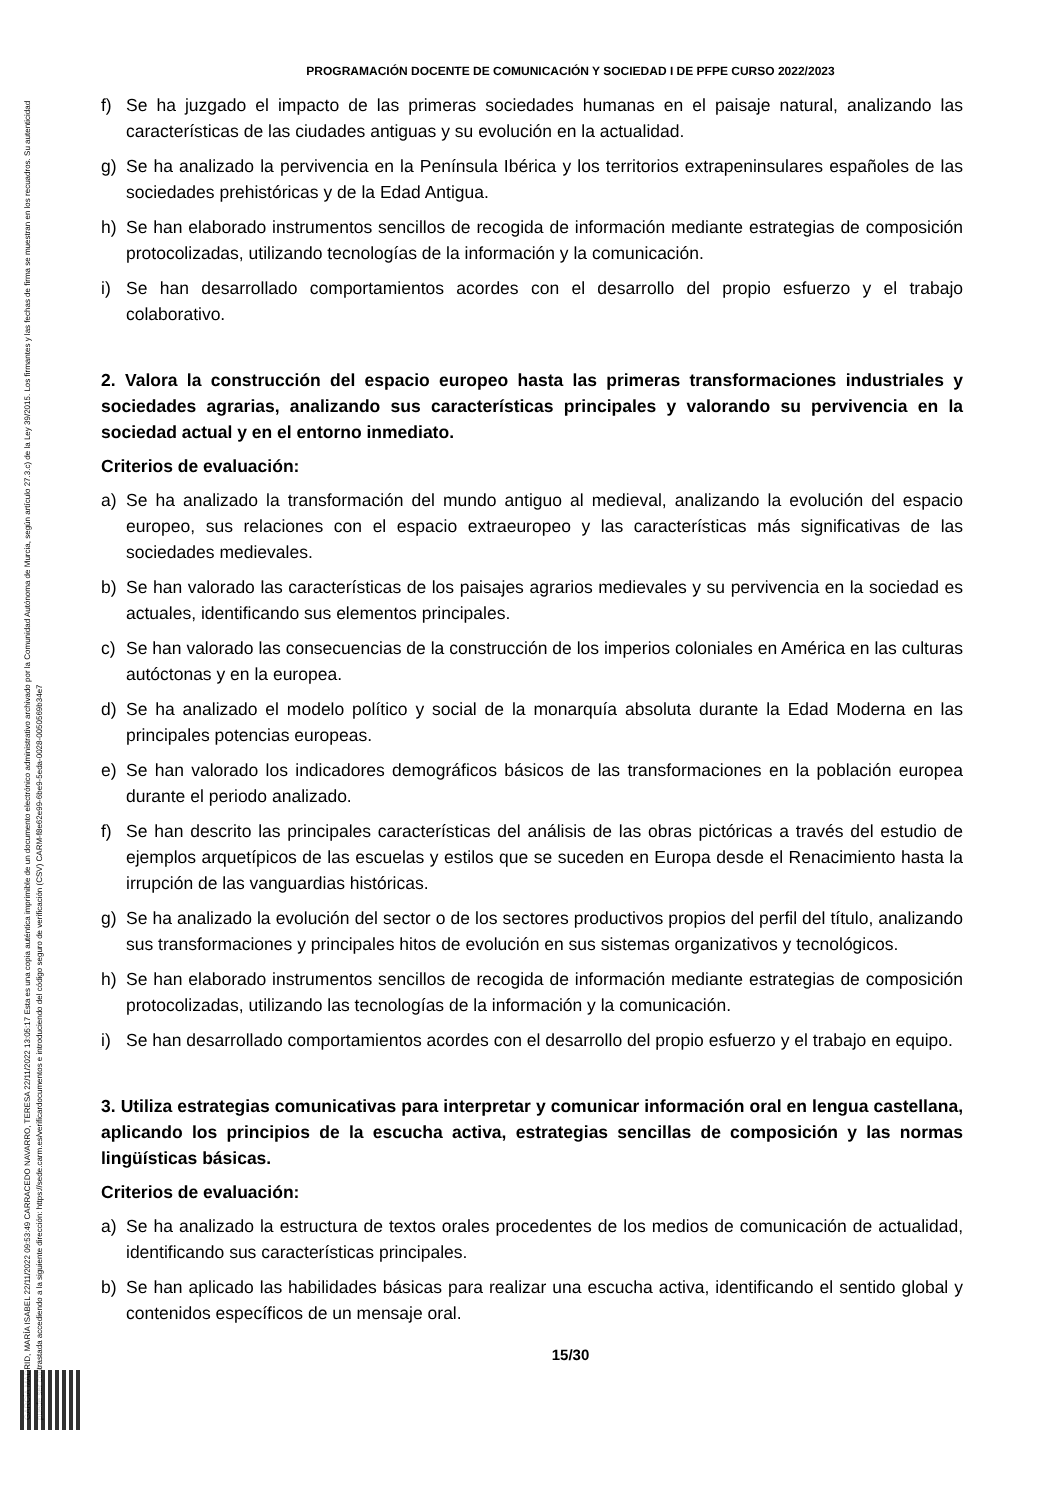GARCÍA MADRID, MARÍA ISABEL 22/11/2022 09:53:49 CARRACEDO NAVARRO, TERESA 22/11/2022 13:05:17 Esta es una copia auténtica imprimible de un documento electrónico administrativo archivado por la Comunidad Autónoma de Murcia, según artículo 27.3.c) de la Ley 39/2015. Los firmantes y las fechas de firma se muestran en los recuadros. Su autenticidad puede ser contrastada accediendo a la siguiente dirección: https://sede.carm.es/verificardocumentos e introduciendo del código seguro de verificación (CSV) CARM-f8e62e99-6be9-5eda-0028-0050569b34e7
PROGRAMACIÓN DOCENTE DE COMUNICACIÓN Y SOCIEDAD I DE PFPE CURSO 2022/2023
f) Se ha juzgado el impacto de las primeras sociedades humanas en el paisaje natural, analizando las características de las ciudades antiguas y su evolución en la actualidad.
g) Se ha analizado la pervivencia en la Península Ibérica y los territorios extrapeninsulares españoles de las sociedades prehistóricas y de la Edad Antigua.
h) Se han elaborado instrumentos sencillos de recogida de información mediante estrategias de composición protocolizadas, utilizando tecnologías de la información y la comunicación.
i) Se han desarrollado comportamientos acordes con el desarrollo del propio esfuerzo y el trabajo colaborativo.
2. Valora la construcción del espacio europeo hasta las primeras transformaciones industriales y sociedades agrarias, analizando sus características principales y valorando su pervivencia en la sociedad actual y en el entorno inmediato.
Criterios de evaluación:
a) Se ha analizado la transformación del mundo antiguo al medieval, analizando la evolución del espacio europeo, sus relaciones con el espacio extraeuropeo y las características más significativas de las sociedades medievales.
b) Se han valorado las características de los paisajes agrarios medievales y su pervivencia en la sociedad es actuales, identificando sus elementos principales.
c) Se han valorado las consecuencias de la construcción de los imperios coloniales en América en las culturas autóctonas y en la europea.
d) Se ha analizado el modelo político y social de la monarquía absoluta durante la Edad Moderna en las principales potencias europeas.
e) Se han valorado los indicadores demográficos básicos de las transformaciones en la población europea durante el periodo analizado.
f) Se han descrito las principales características del análisis de las obras pictóricas a través del estudio de ejemplos arquetípicos de las escuelas y estilos que se suceden en Europa desde el Renacimiento hasta la irrupción de las vanguardias históricas.
g) Se ha analizado la evolución del sector o de los sectores productivos propios del perfil del título, analizando sus transformaciones y principales hitos de evolución en sus sistemas organizativos y tecnológicos.
h) Se han elaborado instrumentos sencillos de recogida de información mediante estrategias de composición protocolizadas, utilizando las tecnologías de la información y la comunicación.
i) Se han desarrollado comportamientos acordes con el desarrollo del propio esfuerzo y el trabajo en equipo.
3. Utiliza estrategias comunicativas para interpretar y comunicar información oral en lengua castellana, aplicando los principios de la escucha activa, estrategias sencillas de composición y las normas lingüísticas básicas.
Criterios de evaluación:
a) Se ha analizado la estructura de textos orales procedentes de los medios de comunicación de actualidad, identificando sus características principales.
b) Se han aplicado las habilidades básicas para realizar una escucha activa, identificando el sentido global y contenidos específicos de un mensaje oral.
15/30